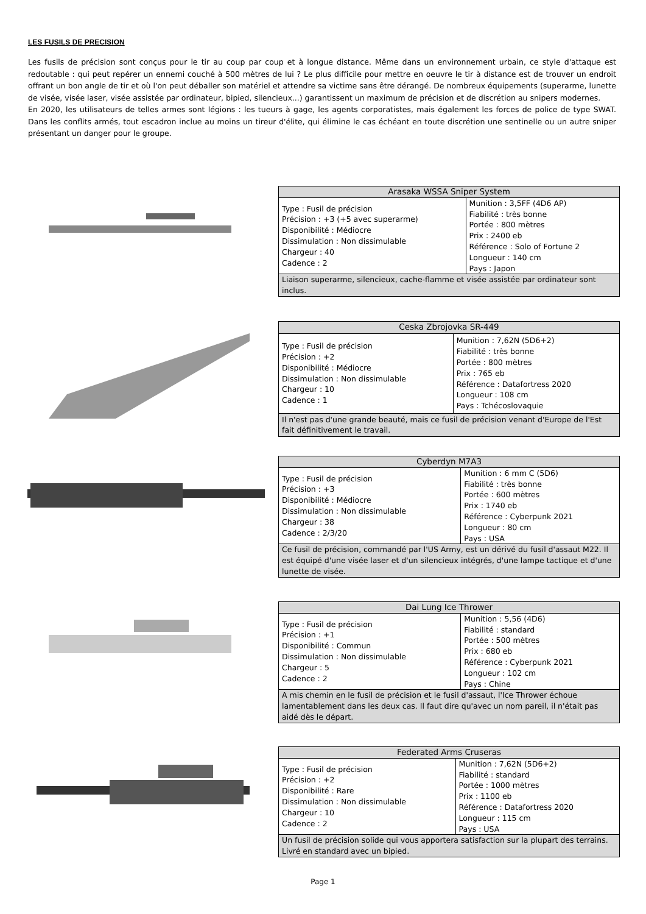LES FUSILS DE PRECISION
Les fusils de précision sont conçus pour le tir au coup par coup et à longue distance. Même dans un environnement urbain, ce style d'attaque est redoutable : qui peut repérer un ennemi couché à 500 mètres de lui ? Le plus difficile pour mettre en oeuvre le tir à distance est de trouver un endroit offrant un bon angle de tir et où l'on peut déballer son matériel et attendre sa victime sans être dérangé. De nombreux équipements (superarme, lunette de visée, visée laser, visée assistée par ordinateur, bipied, silencieux...) garantissent un maximum de précision et de discrétion au snipers modernes.
En 2020, les utilisateurs de telles armes sont légions : les tueurs à gage, les agents corporatistes, mais également les forces de police de type SWAT. Dans les conflits armés, tout escadron inclue au moins un tireur d'élite, qui élimine le cas échéant en toute discrétion une sentinelle ou un autre sniper présentant un danger pour le groupe.
| Arasaka WSSA Sniper System | |
| --- | --- |
| Type : Fusil de précision Précision : +3 (+5 avec superarme) Disponibilité : Médiocre Dissimulation : Non dissimulable Chargeur : 40 Cadence : 2 | Munition : 3,5FF (4D6 AP) Fiabilité : très bonne Portée : 800 mètres Prix : 2400 eb Référence : Solo of Fortune 2 Longueur : 140 cm Pays : Japon |
| Liaison superarme, silencieux, cache-flamme et visée assistée par ordinateur sont inclus. | |
| Ceska Zbrojovka SR-449 | |
| --- | --- |
| Type : Fusil de précision Précision : +2 Disponibilité : Médiocre Dissimulation : Non dissimulable Chargeur : 10 Cadence : 1 | Munition : 7,62N (5D6+2) Fiabilité : très bonne Portée : 800 mètres Prix : 765 eb Référence : Datafortress 2020 Longueur : 108 cm Pays : Tchécoslovaquie |
| Il n'est pas d'une grande beauté, mais ce fusil de précision venant d'Europe de l'Est fait définitivement le travail. | |
| Cyberdyn M7A3 | |
| --- | --- |
| Type : Fusil de précision Précision : +3 Disponibilité : Médiocre Dissimulation : Non dissimulable Chargeur : 38 Cadence : 2/3/20 | Munition : 6 mm C (5D6) Fiabilité : très bonne Portée : 600 mètres Prix : 1740 eb Référence : Cyberpunk 2021 Longueur : 80 cm Pays : USA |
| Ce fusil de précision, commandé par l'US Army, est un dérivé du fusil d'assaut M22. Il est équipé d'une visée laser et d'un silencieux intégrés, d'une lampe tactique et d'une lunette de visée. | |
| Dai Lung Ice Thrower | |
| --- | --- |
| Type : Fusil de précision Précision : +1 Disponibilité : Commun Dissimulation : Non dissimulable Chargeur : 5 Cadence : 2 | Munition : 5,56 (4D6) Fiabilité : standard Portée : 500 mètres Prix : 680 eb Référence : Cyberpunk 2021 Longueur : 102 cm Pays : Chine |
| A mis chemin en le fusil de précision et le fusil d'assaut, l'Ice Thrower échoue lamentablement dans les deux cas. Il faut dire qu'avec un nom pareil, il n'était pas aidé dès le départ. | |
| Federated Arms Cruseras | |
| --- | --- |
| Type : Fusil de précision Précision : +2 Disponibilité : Rare Dissimulation : Non dissimulable Chargeur : 10 Cadence : 2 | Munition : 7,62N (5D6+2) Fiabilité : standard Portée : 1000 mètres Prix : 1100 eb Référence : Datafortress 2020 Longueur : 115 cm Pays : USA |
| Un fusil de précision solide qui vous apportera satisfaction sur la plupart des terrains. Livré en standard avec un bipied. | |
Page 1